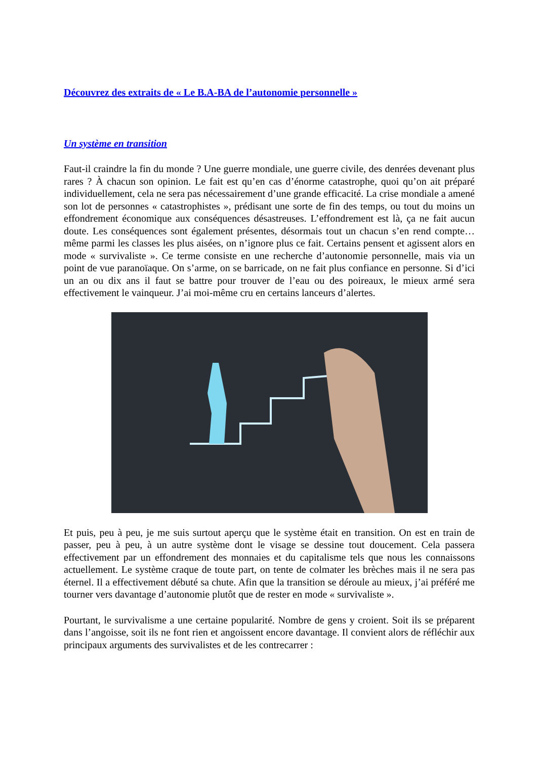Découvrez des extraits de « Le B.A-BA de l’autonomie personnelle »
Un système en transition
Faut-il craindre la fin du monde ? Une guerre mondiale, une guerre civile, des denrées devenant plus rares ? À chacun son opinion. Le fait est qu’en cas d’énorme catastrophe, quoi qu’on ait préparé individuellement, cela ne sera pas nécessairement d’une grande efficacité. La crise mondiale a amené son lot de personnes « catastrophistes », prédisant une sorte de fin des temps, ou tout du moins un effondrement économique aux conséquences désastreuses. L’effondrement est là, ça ne fait aucun doute. Les conséquences sont également présentes, désormais tout un chacun s’en rend compte… même parmi les classes les plus aisées, on n’ignore plus ce fait. Certains pensent et agissent alors en mode « survivaliste ». Ce terme consiste en une recherche d’autonomie personnelle, mais via un point de vue paranoïaque. On s’arme, on se barricade, on ne fait plus confiance en personne. Si d’ici un an ou dix ans il faut se battre pour trouver de l’eau ou des poireaux, le mieux armé sera effectivement le vainqueur. J’ai moi-même cru en certains lanceurs d’alertes.
Et puis, peu à peu, je me suis surtout aperçu que le système était en transition. On est en train de passer, peu à peu, à un autre système dont le visage se dessine tout doucement. Cela passera effectivement par un effondrement des monnaies et du capitalisme tels que nous les connaissons actuellement. Le système craque de toute part, on tente de colmater les brèches mais il ne sera pas éternel. Il a effectivement débuté sa chute. Afin que la transition se déroule au mieux, j’ai préféré me tourner vers davantage d’autonomie plutôt que de rester en mode « survivaliste ».
Pourtant, le survivalisme a une certaine popularité. Nombre de gens y croient. Soit ils se préparent dans l’angoisse, soit ils ne font rien et angoissent encore davantage. Il convient alors de réfléchir aux principaux arguments des survivalistes et de les contrecarrer :